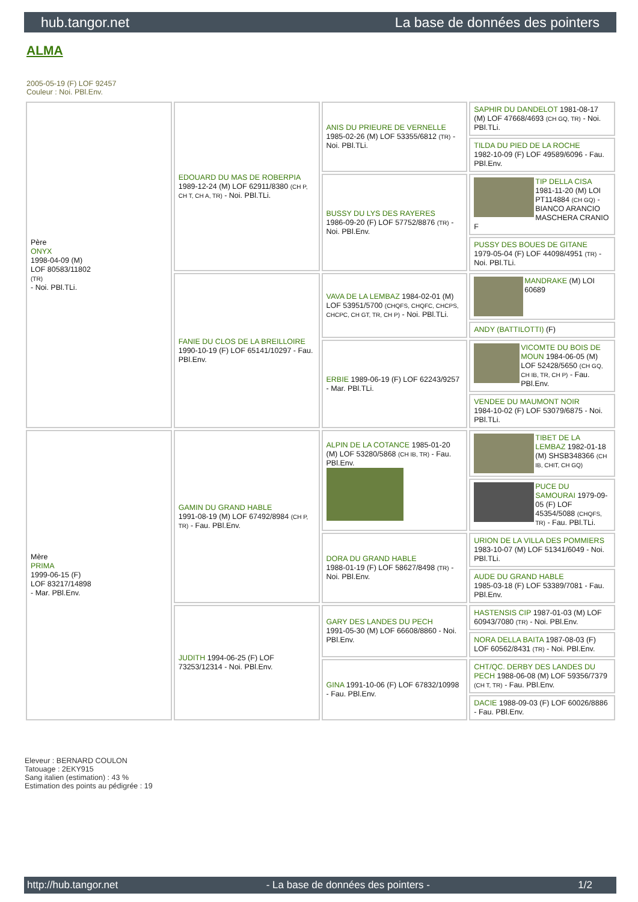hub.tangor.net La base de données des pointers
ALMA
2005-05-19 (F) LOF 92457
Couleur : Noi. PBl.Env.
| Père ONYX 1998-04-09 (M) LOF 80583/11802 (TR) - Noi. PBl.TLi. | EDOUARD DU MAS DE ROBERPIA 1989-12-24 (M) LOF 62911/8380 (CH P, CH T, CH A, TR) - Noi. PBl.TLi. | ANIS DU PRIEURE DE VERNELLE 1985-02-26 (M) LOF 53355/6812 (TR) - Noi. PBl.TLi. | SAPHIR DU DANDELOT 1981-08-17 (M) LOF 47668/4693 (CH GQ, TR) - Noi. PBl.TLi. |
| | | | TILDA DU PIED DE LA ROCHE 1982-10-09 (F) LOF 49589/6096 - Fau. PBl.Env. |
| | | BUSSY DU LYS DES RAYERES 1986-09-20 (F) LOF 57752/8876 (TR) - Noi. PBl.Env. | TIP DELLA CISA 1981-11-20 (M) LOI PT114884 (CH GQ) - BIANCO ARANCIO MASCHERA CRANIO F |
| | | | PUSSY DES BOUES DE GITANE 1979-05-04 (F) LOF 44098/4951 (TR) - Noi. PBl.TLi. |
| | FANIE DU CLOS DE LA BREILLOIRE 1990-10-19 (F) LOF 65141/10297 - Fau. PBl.Env. | VAVA DE LA LEMBAZ 1984-02-01 (M) LOF 53951/5700 (CHQFS, CHQFC, CHCPS, CHCPC, CH GT, TR, CH P) - Noi. PBl.TLi. | MANDRAKE (M) LOI 60689 |
| | | | ANDY (BATTILOTTI) (F) |
| | | ERBIE 1989-06-19 (F) LOF 62243/9257 - Mar. PBl.TLi. | VICOMTE DU BOIS DE MOUN 1984-06-05 (M) LOF 52428/5650 (CH GQ, CH IB, TR, CH P) - Fau. PBl.Env. |
| | | | VENDEE DU MAUMONT NOIR 1984-10-02 (F) LOF 53079/6875 - Noi. PBl.TLi. |
| Mère PRIMA 1999-06-15 (F) LOF 83217/14898 - Mar. PBl.Env. | GAMIN DU GRAND HABLE 1991-08-19 (M) LOF 67492/8984 (CH P, TR) - Fau. PBl.Env. | ALPIN DE LA COTANCE 1985-01-20 (M) LOF 53280/5868 (CH IB, TR) - Fau. PBl.Env. | TIBET DE LA LEMBAZ 1982-01-18 (M) SHSB348366 (CH IB, CHIT, CH GQ) |
| | | | PUCE DU SAMOURAI 1979-09-05 (F) LOF 45354/5088 (CHQFS, TR) - Fau. PBl.TLi. |
| | | DORA DU GRAND HABLE 1988-01-19 (F) LOF 58627/8498 (TR) - Noi. PBl.Env. | URION DE LA VILLA DES POMMIERS 1983-10-07 (M) LOF 51341/6049 - Noi. PBl.TLi. |
| | | | AUDE DU GRAND HABLE 1985-03-18 (F) LOF 53389/7081 - Fau. PBl.Env. |
| | JUDITH 1994-06-25 (F) LOF 73253/12314 - Noi. PBl.Env. | GARY DES LANDES DU PECH 1991-05-30 (M) LOF 66608/8860 - Noi. PBl.Env. | HASTENSIS CIP 1987-01-03 (M) LOF 60943/7080 (TR) - Noi. PBl.Env. |
| | | | NORA DELLA BAITA 1987-08-03 (F) LOF 60562/8431 (TR) - Noi. PBl.Env. |
| | | GINA 1991-10-06 (F) LOF 67832/10998 - Fau. PBl.Env. | CHT/QC. DERBY DES LANDES DU PECH 1988-06-08 (M) LOF 59356/7379 (CH T, TR) - Fau. PBl.Env. |
| | | | DACIE 1988-09-03 (F) LOF 60026/8886 - Fau. PBl.Env. |
Eleveur : BERNARD COULON
Tatouage : 2EKY915
Sang italien (estimation) : 43 %
Estimation des points au pédigrée : 19
http://hub.tangor.net - La base de données des pointers - 1/2